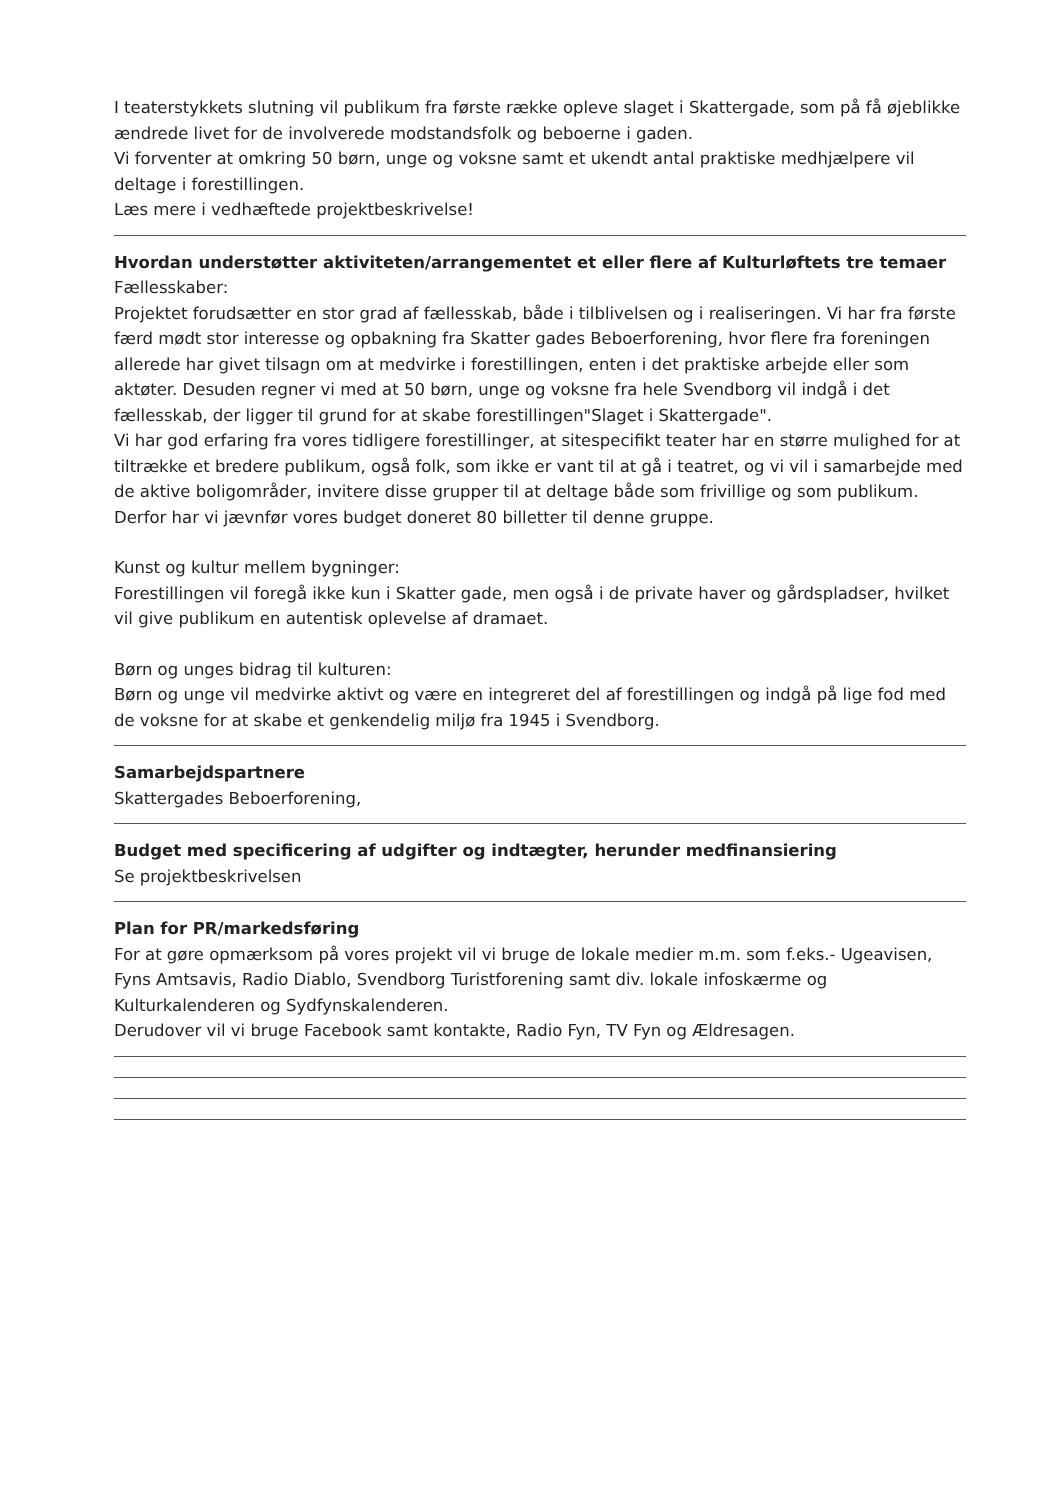I teaterstykkets slutning vil publikum fra første række opleve slaget i Skattergade, som på få øjeblikke ændrede livet for de involverede modstandsfolk og beboerne i gaden.
Vi forventer at omkring 50 børn, unge og voksne samt et ukendt antal praktiske medhjælpere vil
deltage i forestillingen.
Læs mere i vedhæftede projektbeskrivelse!
Hvordan understøtter aktiviteten/arrangementet et eller flere af Kulturløftets tre temaer
Fællesskaber:
Projektet forudsætter en stor grad af fællesskab, både i tilblivelsen og i realiseringen. Vi har fra første færd mødt stor interesse og opbakning fra Skatter gades Beboerforening, hvor flere fra foreningen allerede har givet tilsagn om at medvirke i forestillingen, enten i det praktiske arbejde eller som aktøter. Desuden regner vi med at 50 børn, unge og voksne fra hele Svendborg vil indgå i det fællesskab, der ligger til grund for at skabe forestillingen"Slaget i Skattergade".
Vi har god erfaring fra vores tidligere forestillinger, at sitespecifikt teater har en større mulighed for at tiltrække et bredere publikum, også folk, som ikke er vant til at gå i teatret, og vi vil i samarbejde med de aktive boligområder, invitere disse grupper til at deltage både som frivillige og som publikum. Derfor har vi jævnfør vores budget doneret 80 billetter til denne gruppe.
Kunst og kultur mellem bygninger:
Forestillingen vil foregå ikke kun i Skatter gade, men også i de private haver og gårdspladser, hvilket vil give publikum en autentisk oplevelse af dramaet.
Børn og unges bidrag til kulturen:
Børn og unge vil medvirke aktivt og være en integreret del af forestillingen og indgå på lige fod med de voksne for at skabe et genkendelig miljø fra 1945 i Svendborg.
Samarbejdspartnere
Skattergades Beboerforening,
Budget med specificering af udgifter og indtægter, herunder medfinansiering
Se projektbeskrivelsen
Plan for PR/markedsføring
For at gøre opmærksom på vores projekt vil vi bruge de lokale medier m.m. som f.eks.- Ugeavisen, Fyns Amtsavis, Radio Diablo, Svendborg Turistforening samt div. lokale infoskærme og Kulturkalenderen og Sydfynskalenderen.
Derudover vil vi bruge Facebook samt kontakte, Radio Fyn, TV Fyn og Ældresagen.